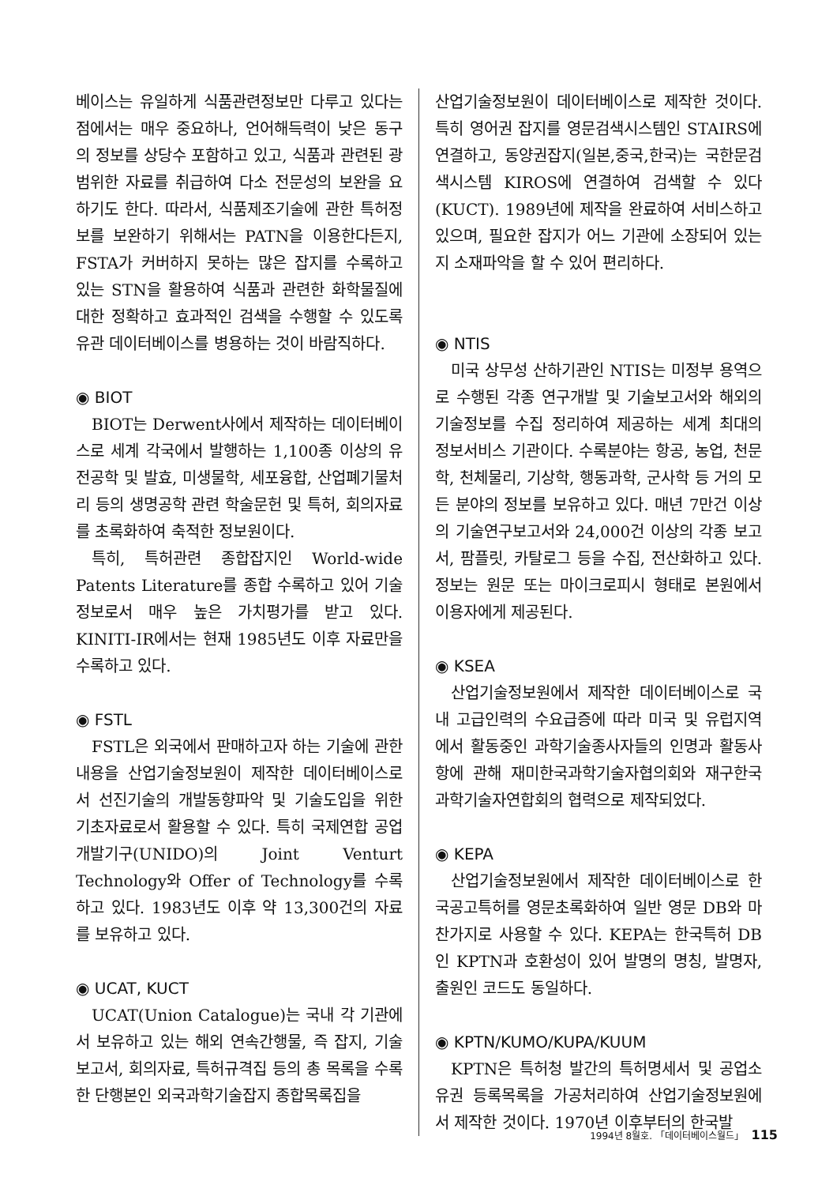베이스는 유일하게 식품관련정보만 다루고 있다는 점에서는 매우 중요하나, 언어해득력이 낮은 동구의 정보를 상당수 포함하고 있고, 식품과 관련된 광범위한 자료를 취급하여 다소 전문성의 보완을 요하기도 한다. 따라서, 식품제조기술에 관한 특허정보를 보완하기 위해서는 PATN을 이용한다든지, FSTA가 커버하지 못하는 많은 잡지를 수록하고 있는 STN을 활용하여 식품과 관련한 화학물질에 대한 정확하고 효과적인 검색을 수행할 수 있도록 유관 데이터베이스를 병용하는 것이 바람직하다.
◉ BIOT
BIOT는 Derwent사에서 제작하는 데이터베이스로 세계 각국에서 발행하는 1,100종 이상의 유전공학 및 발효, 미생물학, 세포융합, 산업폐기물처리 등의 생명공학 관련 학술문헌 및 특허, 회의자료를 초록화하여 축적한 정보원이다.
특히, 특허관련 종합잡지인 World-wide Patents Literature를 종합 수록하고 있어 기술정보로서 매우 높은 가치평가를 받고 있다. KINITI-IR에서는 현재 1985년도 이후 자료만을 수록하고 있다.
◉ FSTL
FSTL은 외국에서 판매하고자 하는 기술에 관한 내용을 산업기술정보원이 제작한 데이터베이스로서 선진기술의 개발동향파악 및 기술도입을 위한 기초자료로서 활용할 수 있다. 특히 국제연합 공업개발기구(UNIDO)의 Joint Venturt Technology와 Offer of Technology를 수록하고 있다. 1983년도 이후 약 13,300건의 자료를 보유하고 있다.
◉ UCAT, KUCT
UCAT(Union Catalogue)는 국내 각 기관에서 보유하고 있는 해외 연속간행물, 즉 잡지, 기술보고서, 회의자료, 특허규격집 등의 총 목록을 수록한 단행본인 외국과학기술잡지 종합목록집을
산업기술정보원이 데이터베이스로 제작한 것이다. 특히 영어권 잡지를 영문검색시스템인 STAIRS에 연결하고, 동양권잡지(일본,중국,한국)는 국한문검색시스템 KIROS에 연결하여 검색할 수 있다(KUCT). 1989년에 제작을 완료하여 서비스하고 있으며, 필요한 잡지가 어느 기관에 소장되어 있는지 소재파악을 할 수 있어 편리하다.
◉ NTIS
미국 상무성 산하기관인 NTIS는 미정부 용역으로 수행된 각종 연구개발 및 기술보고서와 해외의 기술정보를 수집 정리하여 제공하는 세계 최대의 정보서비스 기관이다. 수록분야는 항공, 농업, 천문학, 천체물리, 기상학, 행동과학, 군사학 등 거의 모든 분야의 정보를 보유하고 있다. 매년 7만건 이상의 기술연구보고서와 24,000건 이상의 각종 보고서, 팜플릿, 카탈로그 등을 수집, 전산화하고 있다. 정보는 원문 또는 마이크로피시 형태로 본원에서 이용자에게 제공된다.
◉ KSEA
산업기술정보원에서 제작한 데이터베이스로 국내 고급인력의 수요급증에 따라 미국 및 유럽지역에서 활동중인 과학기술종사자들의 인명과 활동사항에 관해 재미한국과학기술자협의회와 재구한국과학기술자연합회의 협력으로 제작되었다.
◉ KEPA
산업기술정보원에서 제작한 데이터베이스로 한국공고특허를 영문초록화하여 일반 영문 DB와 마찬가지로 사용할 수 있다. KEPA는 한국특허 DB인 KPTN과 호환성이 있어 발명의 명칭, 발명자, 출원인 코드도 동일하다.
◉ KPTN/KUMO/KUPA/KUUM
KPTN은 특허청 발간의 특허명세서 및 공업소유권 등록목록을 가공처리하여 산업기술정보원에서 제작한 것이다. 1970년 이후부터의 한국발
1994년 8월호. 「데이터베이스월드」 115